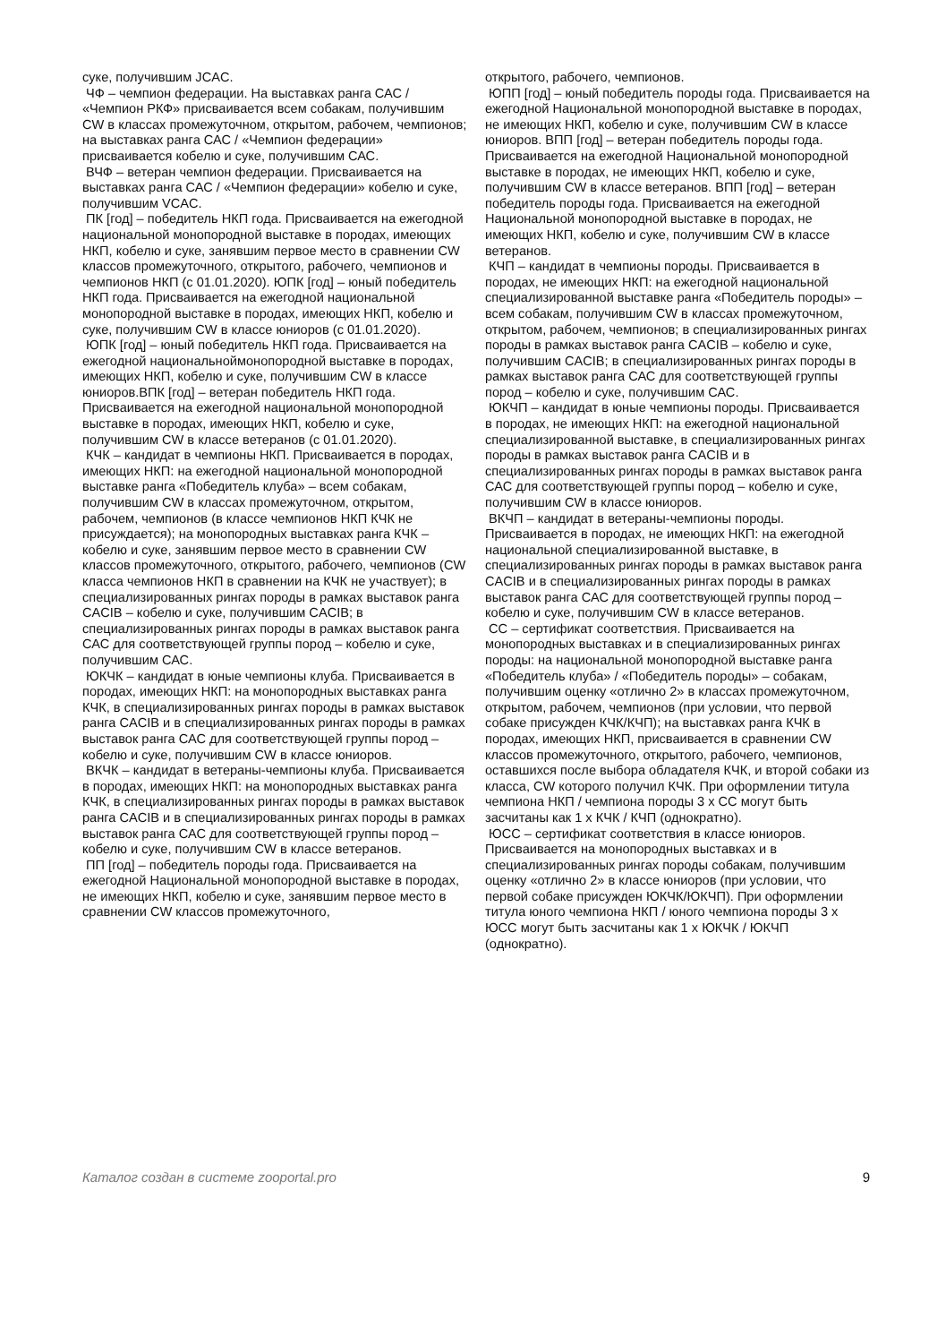суке, получившим JCAC.
ЧФ – чемпион федерации. На выставках ранга САС / «Чемпион РКФ» присваивается всем собакам, получившим CW в классах промежуточном, открытом, рабочем, чемпионов; на выставках ранга САС / «Чемпион федерации» присваивается кобелю и суке, получившим САС.
ВЧФ – ветеран чемпион федерации. Присваивается на выставках ранга САС / «Чемпион федерации» кобелю и суке, получившим VCAC.
ПК [год] – победитель НКП года. Присваивается на ежегодной национальной монопородной выставке в породах, имеющих НКП, кобелю и суке, занявшим первое место в сравнении CW классов промежуточного, открытого, рабочего, чемпионов и чемпионов НКП (с 01.01.2020). ЮПК [год] – юный победитель НКП года. Присваивается на ежегодной национальной монопородной выставке в породах, имеющих НКП, кобелю и суке, получившим CW в классе юниоров (с 01.01.2020).
ЮПК [год] – юный победитель НКП года. Присваивается на ежегодной национальноймонопородной выставке в породах, имеющих НКП, кобелю и суке, получившим CW в классе
юниоров.ВПК [год] – ветеран победитель НКП года. Присваивается на ежегодной национальной монопородной выставке в породах, имеющих НКП, кобелю и суке, получившим CW в классе ветеранов (с 01.01.2020).
КЧК – кандидат в чемпионы НКП. Присваивается в породах, имеющих НКП: на ежегодной национальной монопородной выставке ранга «Победитель клуба» – всем собакам, получившим CW в классах промежуточном, открытом, рабочем, чемпионов (в классе чемпионов НКП КЧК не присуждается); на монопородных выставках ранга КЧК – кобелю и суке, занявшим первое место в сравнении CW классов промежуточного, открытого, рабочего, чемпионов (CW класса чемпионов НКП в сравнении на КЧК не участвует); в специализированных рингах породы в рамках выставок ранга CACIB – кобелю и суке, получившим CACIB; в специализированных рингах породы в рамках выставок ранга САС для соответствующей группы пород – кобелю и суке, получившим САС.
ЮКЧК – кандидат в юные чемпионы клуба. Присваивается в породах, имеющих НКП: на монопородных выставках ранга КЧК, в специализированных рингах породы в рамках выставок ранга CACIB и в специализированных рингах породы в рамках выставок ранга САС для соответствующей группы пород – кобелю и суке, получившим CW в классе юниоров.
ВКЧК – кандидат в ветераны-чемпионы клуба. Присваивается в породах, имеющих НКП: на монопородных выставках ранга КЧК, в специализированных рингах породы в рамках выставок ранга CACIB и в специализированных рингах породы в рамках выставок ранга САС для соответствующей группы пород – кобелю и суке, получившим CW в классе ветеранов.
ПП [год] – победитель породы года. Присваивается на ежегодной Национальной монопородной выставке в породах, не имеющих НКП, кобелю и суке, занявшим первое место в сравнении CW классов промежуточного,
открытого, рабочего, чемпионов.
ЮПП [год] – юный победитель породы года. Присваивается на ежегодной Национальной монопородной выставке в породах, не имеющих НКП, кобелю и суке, получившим CW в классе юниоров. ВПП [год] – ветеран победитель породы года. Присваивается на ежегодной Национальной монопородной выставке в породах, не имеющих НКП, кобелю и суке, получившим CW в классе ветеранов. ВПП [год] – ветеран победитель породы года. Присваивается на ежегодной Национальной монопородной выставке в породах, не имеющих НКП, кобелю и суке, получившим CW в классе
ветеранов.
КЧП – кандидат в чемпионы породы. Присваивается в породах, не имеющих НКП: на ежегодной национальной специализированной выставке ранга «Победитель породы» – всем собакам, получившим CW в классах промежуточном, открытом, рабочем, чемпионов; в специализированных рингах породы в рамках выставок ранга CACIB – кобелю и суке, получившим CACIB; в специализированных рингах породы в рамках выставок ранга САС для соответствующей группы пород – кобелю и суке, получившим САС.
ЮКЧП – кандидат в юные чемпионы породы. Присваивается в породах, не имеющих НКП: на ежегодной национальной специализированной выставке, в специализированных рингах породы в рамках выставок ранга CACIB и в специализированных рингах породы в рамках выставок ранга САС для соответствующей группы пород – кобелю и суке, получившим CW в классе юниоров.
ВКЧП – кандидат в ветераны-чемпионы породы. Присваивается в породах, не имеющих НКП: на ежегодной национальной специализированной выставке, в специализированных рингах породы в рамках выставок ранга CACIB и в специализированных рингах породы в рамках выставок ранга САС для соответствующей группы пород – кобелю и суке, получившим CW в классе ветеранов.
СС – сертификат соответствия. Присваивается на монопородных выставках и в специализированных рингах породы: на национальной монопородной выставке ранга «Победитель клуба» / «Победитель породы» – собакам, получившим оценку «отлично 2» в классах промежуточном, открытом, рабочем, чемпионов (при условии, что первой собаке присужден КЧК/КЧП); на выставках ранга КЧК в породах, имеющих НКП, присваивается в сравнении CW классов промежуточного, открытого, рабочего, чемпионов, оставшихся после выбора обладателя КЧК, и второй собаки из класса, CW которого получил КЧК. При оформлении титула чемпиона НКП / чемпиона породы 3 х СС могут быть засчитаны как 1 х КЧК / КЧП (однократно).
ЮСС – сертификат соответствия в классе юниоров. Присваивается на монопородных выставках и в специализированных рингах породы собакам, получившим оценку «отлично 2» в классе юниоров (при условии, что первой собаке присужден ЮКЧК/ЮКЧП). При оформлении титула юного чемпиона НКП / юного чемпиона породы 3 х ЮСС могут быть засчитаны как 1 х ЮКЧК / ЮКЧП (однократно).
Каталог создан в системе zooportal.pro 9